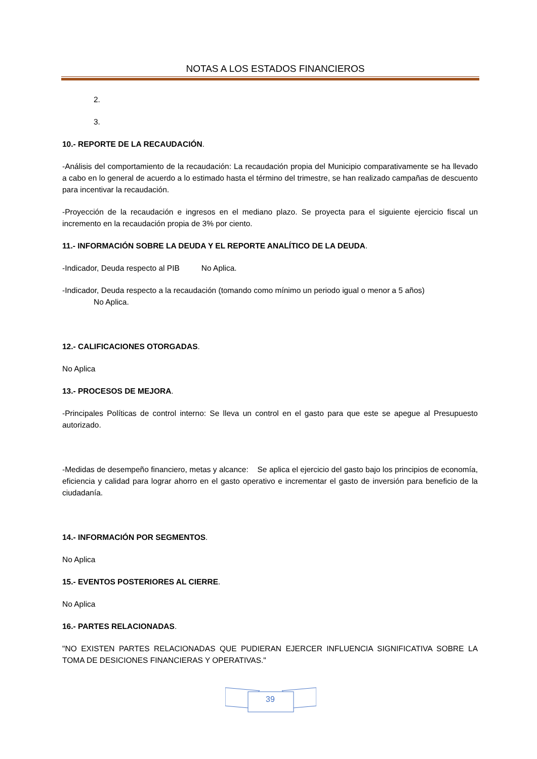NOTAS A LOS ESTADOS FINANCIEROS
2.
3.
10.- REPORTE DE LA RECAUDACIÓN.
-Análisis del comportamiento de la recaudación: La recaudación propia del Municipio comparativamente se ha llevado a cabo en lo general de acuerdo a lo estimado hasta el término del trimestre, se han realizado campañas de descuento para incentivar la recaudación.
-Proyección de la recaudación e ingresos en el mediano plazo. Se proyecta para el siguiente ejercicio fiscal un incremento en la recaudación propia de 3% por ciento.
11.- INFORMACIÓN SOBRE LA DEUDA Y EL REPORTE ANALÍTICO DE LA DEUDA.
-Indicador, Deuda respecto al PIB No Aplica.
-Indicador, Deuda respecto a la recaudación (tomando como mínimo un periodo igual o menor a 5 años)
No Aplica.
12.- CALIFICACIONES OTORGADAS.
No Aplica
13.- PROCESOS DE MEJORA.
-Principales Políticas de control interno: Se lleva un control en el gasto para que este se apegue al Presupuesto autorizado.
-Medidas de desempeño financiero, metas y alcance: Se aplica el ejercicio del gasto bajo los principios de economía, eficiencia y calidad para lograr ahorro en el gasto operativo e incrementar el gasto de inversión para beneficio de la ciudadanía.
14.- INFORMACIÓN POR SEGMENTOS.
No Aplica
15.- EVENTOS POSTERIORES AL CIERRE.
No Aplica
16.- PARTES RELACIONADAS.
"NO EXISTEN PARTES RELACIONADAS QUE PUDIERAN EJERCER INFLUENCIA SIGNIFICATIVA SOBRE LA TOMA DE DESICIONES FINANCIERAS Y OPERATIVAS."
39